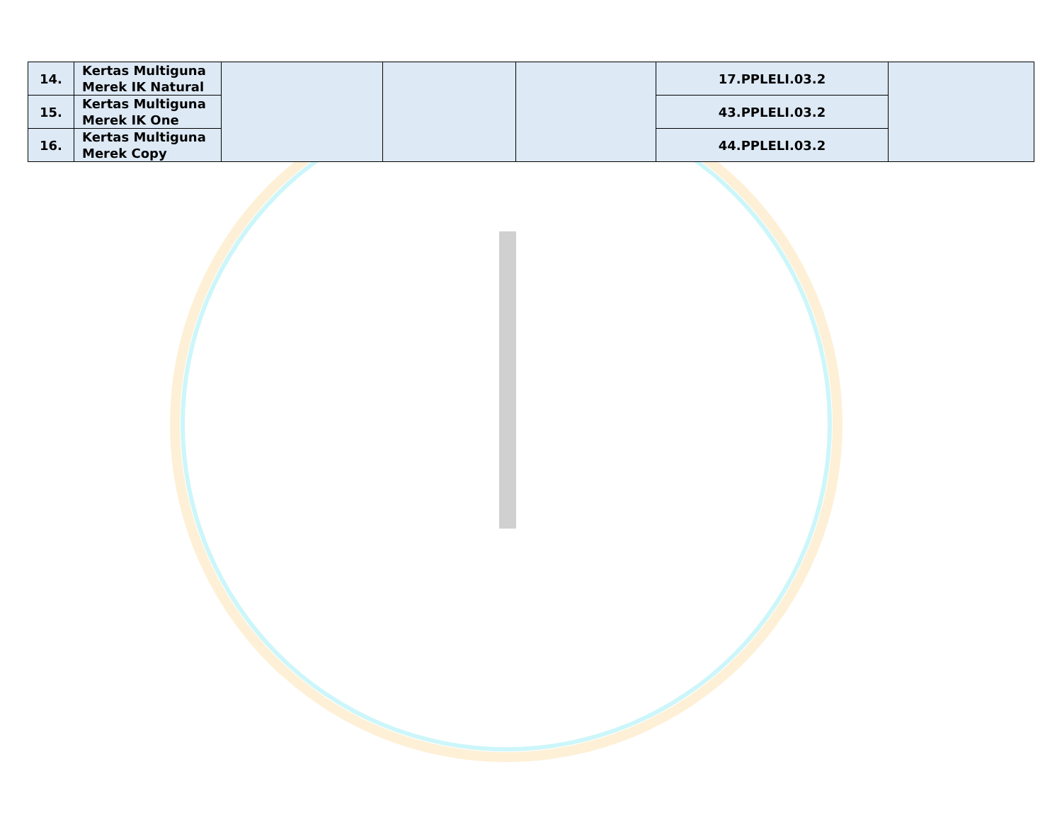| 14. | Kertas Multiguna Merek IK Natural | | | | 17.PPLELI.03.2 | |
| 15. | Kertas Multiguna Merek IK One | | | | 43.PPLELI.03.2 | |
| 16. | Kertas Multiguna Merek Copy | | | | 44.PPLELI.03.2 | |